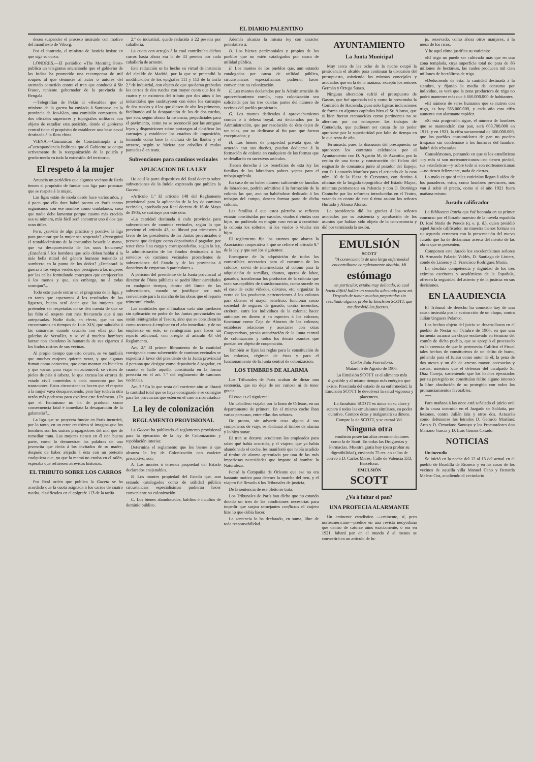EL DIARIO PALENTINO
desea suspender el proceso instruido con motivo del manifiesto de Viborg.
Por el contrario, el ministro de Justicia insiste en que siga su curso.
LONDRES.—El periódico «The Morning Post» publica un telegrama anunciando que el gobierno de las Indias ha prometido una recompensa de mil roupies al que denuncie al autor ó autores del atentado cometido contra el tren que conducía á Sir Fraser, teniente gobernador de la provincia de Bengala.
—Telegrafían de Pekín al «Heralde» que el ministro de la guerra ha enviado á Santonav, en la provincia de Jou-Kien, una comisión compuesta de dos oficiales superiores y topógrafos militares con objeto de estudiar esta posición, donde el gobierno central tiene el propósito de establecer una base naval destinada á la flota china.
VIENA.—Comunican de Constantinopla á la «Correspondencia Política» que el Gobierno se ocupa activamente de la reorganización de la policía y gendarmería en toda la extensión del territorio.
El respeto á la mujer
Anuncia un periódico que algunos vecinos de París tienen el propósito de fundar una liga para procurar que se respete á la mujer.
Las ligas están de moda desde hace varios años, y á poco que ello dure habrá pronto en París tantos organismos con ese nombre como ciudadanos, cosa que nadie debe lamentar porque cuanto más crecido sea su número, más fácil será encontrar uno ó dos que sean útiles.
Pero, ¿servirá de algo práctico y positivo la liga para procurar que la mujer sea respetada? ¿Perseguirá el restablecimiento de la costumbre besarle la mano, que va desapareciendo de los usos franceses? ¿Enseñará á los hombres que solo deben hablar á la más bella mitad del género humano teniendo el sombrero en la punta de los dedos? ¿Declarará la guerra á los viejos verdes que persiguen á las mujeres por las calles formulando conceptos que enrojecerían á los monos y que, sin embargo, no á todas sonrojan?...
Todo esto puede entrar en el programa de la liga, y en tanto que esperamos á los resultados de los ligueros, bueno será decir que las mujeres que pretenden ser respetadas no se dén cuenta de que se las falta el respeto con más frecuencia que á sus antepasadas. Nadie duda, en efecto, que no nos encontramos en tiempos de Luis XIV, que saludaba á las camareras cuando cruzaba con ellas por las galerías de Versalles, y se vé á muchos hombres lanzar con abandono la humareda de sus cigarros á los lindos rostros de sus vecinas.
Al propio tiempo que esto ocurre, se ve también que muchas mujeres quieren votar, y que algunas fuman como coraceros, que otras montan en bicicleta y que varias, para viajar en automóvil, se visten de pieles de piés á cabeza, lo que excusa los errores de estado civil cometidos á cada momento por los transeuntes. Estas circunstancias hacen que el respeto á la mujer vaya desapareciendo, pero hay todavía otra razón más poderosa para explicar este fenómeno. ¿Es que el feminismo no ha de producir como consecuencia fatal é inmediata la desaparición de la galantería?...
La liga que se proyecta fundar en París incurrirá, por lo tanto, en un error crasísimo si imagina que los hombres son los únicos propagadores del mal que de remediar trata. Las mujeres tienen en él una buena parte, como lo demuestran las palabras de una jovencita que decía á los invitados de su madre, después de haber alejado á ésta con un pretexto cualquiera que, ya que la mamá no estaba en el salón, esperaba que refiriesen atrevidas historias.
EL TRIBUTO SOBRE LOS CARROS
Por Real orden que publica la Gaceta se ha acordado que la cuota asignada á los carros de cuatro ruedas, clasificados en el epígrafe 113 de la tarifa
2.ª de industrial, quede reducida á 22 pesetas por caballería.
La cuota con arreglo á la cual contribuían dichos carros hasta ahora era la de 33 pesetas por cada caballería de arrastre.
Esta reducción se ha hecho en virtud de instancia del alcalde de Madrid, por la que se pretendió la modificación de los epígrafes 111 y 113 de la tarifa 2.ª de industrial, con objeto de que quedaran grabados los carros de dos ruedas con mayor cuota que los de cuatro y se eximiera del tributo por dos años á los industriales que sustituyeren con éstos los carruajes de dos ruedas y á los que diesen de alta los primeros, facilitando así la desaparición de los de dos ruedas, que son, según afirma la instancia, perjudiciales para el pavimento, como ya se reconoció por las antiguas leyes y disposiciones sobre portazgos al clasificar los carruajes y establecer los cuadros de imposición, tomando como base la anchura de las llantas y el arrastre, según se hiciera por caballos ó mulas pareadas ó en reata.
Subvenciones para caminos vecinales
APLICACION DE LA LEY
He aquí la parte dispositiva del Real decreto sobre subvenciones de la índole expresada que publica la Gaceta:
«Artículo 1.º El artículo 148 del Reglamento provisional para la aplicación de la ley de caminos vecinales, aprobado por Real decreto de 16 de Mayo de 1905, se sustituye por este otro:
«La cantidad destinada á cada provincia para subvenciones de caminos vecinales, según lo que previene el artículo 43, se librará por trimestres á favor de los presidentes de las Juntas provinciales ó persona que designe como depositario ó pagador, por tener éstas á su cargo y corresponderlas, según la ley, la administración de los fondos destinados á los servicios de caminos vecinales procedentes de subvenciones del Estado y de las provincias ó donativos de empresas ó particulares.»
A petición del presidente de la Junta provincial al director de Obras públicas se podrá librar cantidades en cualquier tiempo, dentro del límite de las subvenciones, cuando se justifique ser más conveniente para la marcha de las obras que el reparto trimestral citado.
Las cantidades que al finalizar cada año quedasen sin aplicación en poder de las Juntas provinciales no serán reintegradas al Tesoro, sino que se considerarán como recursos á emplear en el año inmediato, y de no emplearse en éste, se reintegrarán para hacer un reparto adicional, con arreglo al artículo 43 del Reglamento.
Art. 2.º El primer libramiento de la cantidad consignada como subvención de caminos vecinales se expedirá á favor del presidente de la Junta provincial ó persona que designe como depositario ó pagador, en cuanto se halle aquélla constituída en la forma prescrita en el art. 7.º del reglamento de caminos vecinales.
Art. 3.º En lo que resta del corriente año se librará la cantidad total que se haya consignado é se consigne para las provincias que estén en el caso arriba citado.»
La ley de colonización
REGLAMENTO PROVISIONAL
La Gaceta ha publicado el reglamento provisional para la ejecución de la ley de Colonización y repoblación interior.
Determina el reglamento que los bienes á que alcanza la ley de Colonización con carácter preceptivo, son:
A. Los montes ó terrenos propiedad del Estado declarados enajenables.
B. Los montes propiedad del Estado que, aun estando catalogados como de utilidad pública circustancias especialísimas pudieran hacer conveniente su colonización.
C. Los bienes abandonados, baldíos ó incultos de dominio público.
Además alcanza la misma ley con caracter potestativo á:
D. Los bienes patrimoniales y propios de los pueblos que no estén catalogados por causa de utilidad pública.
E. Los montes de los pueblos que, aun estando catalogados por causa de utilidad pública, circunstancias especialísimas pudieran hacer conveniente su colonización.
F. Los montes declarados por la Administración de aprovechamiento común, cuya colonización sea solicitada por las tres cuartas partes del número de vecinos del pueblo propietario.
G. Los montes dedicados á aprovechamiento común ó á dehesa boyal, así declarados por la Administración, que por resolución de ésta dejen de ser tales, por no dedicarse al fin para que fueron exceptuados; y
H. Los bienes de propiedad privada que, de acuerdo con sus dueños, puedan dedicarse á la formación de colonia en cualquiera de las formas que se detallarán en sucesivos artículos.
Tienen derecho á los beneficios de esta ley las familias de los labradores pobres yaptas para el trabajo agrícola.
En caso de no haber número suficiente de familias de labradores, podrán admitirse á la formación de la colonia las que, aun no habiéndose dedicado á los trabajos del campo, deseen formar parte de dicha colonia.
Las familias á que estos párrafos se refieren estarán constituídas por casados, viudos ó viudas con hijos, no pudiendo en ningún caso entrar á constituir la colonia los solteros, ni los viudos ó viudas sin hijos.
El reglamento fija los asuntos que abarca la Asociación cooperativa á que se refiere el artículo 8.º de la ley, y que son los siguientes:
Encargarse de la adquisición de todos los comestibles necesarios para el consumo de los colonos; servir de intermediaria al colono para la adquisición de semillas, abonos, aperos de labor, ganados; transformar los productos de la colonia que sean susceptibles de transformación, como sucede en el caso de exitir viñedos, olivares, etc; organizar la venta de los productos pertenecientes á los colonos para obtener el mayor beneficio; funcionar como sociedad de seguros de ganado, contra incendios, etcétera, entre los individuos de la colonia; hacer anticipos en dinero ó en especies á los colonos; funcionar como Caja de Ahorros de los colonos; establecer relaciones y asociarse con otras Cooperativas, previa autorización de la Junta central de colonización y todos los demás asuntos que puedan ser objeto de cooperación.
También se fijan las reglas para la constitución de las colonias, régimen de éstas y para el funcionamiento de la Junta central de colonización.
LOS TIMBRES DE ALARMA
Los Tribunales de París acaban de dictar una sentencia, que no deja de ser curiosa ni de tener gracia.
El caso es el siguiente:
Un caballero viajaba por la línea de Orleans, en un departamento de primera. En el mismo coche iban varias personas, entre ellas dos señoras.
De pronto, sin advertir cosa alguna á sus compañeros de viaje, se abalanzó al timbre de alarma y lo hizo sonar.
El tren se detuvo; acudieron los empleados para saber qué había ocurrido, y el viajero, que ya había abandonado el coche, les manifestó que había acudido al timbre de alarma apremiado por una de las más imperiosas necesidades que impone al hombre la Naturaleza.
Pensó la Compañía de Orleans que ese no era bastante motivo para detener la marcha del tren, y el viajero fué llevado á los Tribunales de justicia.
De la sentencia de ese pleito se trata.
Los Tribunales de París han dicho que no estando dotado un tren de las condiciones necesarias para impedir que surjan semejantes conflictos el viajero hizo lo que debía hacer.
La sentencia lo ha declarado, en suma, libre de toda responsabilidad.
AYUNTAMIENTO
La Junta Municipal
Muy cerca de las ocho de la noche ocupó la presidencia el alcalde para continuar la discusión del presupuesto, asistiendo los mismos concejales y asociados que en la de la mañana, excepto los señores Germán y Ortega Suazo.
Ninguna alteración sufrió el presupuesto de Gastos, que fué aprobado tal y como lo presentaba la Comisión de Hacienda, pues solo ligeras indicaciones de forma en algunos capítulos hizo el Sr. Alonso, que si bien fueron reconocidas como pertinentes no se alteraron por no entorpecer los trabajos de Contaduría, que pudieran ser causa de no poder aprobarse por la superioridad por falta de tiempo en lo que resta de año.
Terminada, pues, la discusión del presupuesto, se aprobaron los contratos celebrados por el Ayuntamiento con D. Agustín M. de Azcoitia, por la cesión de una tierra y construcción del fielato del resguardo de consumos junto al parador del Espejo; con D. Leonardo Martínez para el arriendo de la casa núm. 10 de la Plaza de Cervantes, con destino á oficinas de la brigada topográfica del Estado Mayor, mientras permanezca en Palencia y con D. Domingo Cantuche por las reformas introducidas en el Teatro, votando en contra de este ú timo asunto los señores Hurtado y Alonso Alonso.
La presidencia dió las gracias á los señores asociados por su asistencia y aprobación de los asuntos que habían sido objeto de la convocatoria y dió por terminada la sesión.
EMULSIÓN
SCOTT
"A consecuencia de una larga enfermedad encontrábame completamente abatido. Mi
estómago
en particular, estaba muy delicado, lo cual hacía difícil hallar un remedio adecuado para mi. Después de tomar muchos preparados sin resultado alguno, probé la Emulsión SCOTT, que me devolvió las fuerzas."
Carlos Sala Fonrodona.
Mataró, 5 de Agosto de 1906.
La Emulsión SCOTT es el alimento más digestible y al mismo tiempo más enérgico que existe. Prescinda del estado de su enfermedad; la Emulsión SCOTT le devolverá la salud vigorosa y placentera.
La Emulsión SCOTT es única en su clase y supera á todas las emulsiones similares, en poder curativo. Compre éstas y malgastará su dinero. Compre la de SCOTT, y se curará Vd.
Ninguna otra
emulsión posee tan altas recomendaciones como la de Scott. En todas las Droguerías y Farmacias. Muestra gratis hoy (para probar su digestibilidad), enviando 75 cts. en sellos de correo á D. Carlos Marés, Calle de Valencia 333, Barcelona.
EMULSIÓN
SCOTT
¿Va á faltar el pan?
UNA PROFECIA ALARMANTE
Un eminente estadístico —eminente, sí, pero norteamericano—predice en una revista neoyorkina que dentro de catorce años exactamente, ó sea en 1921, faltará pan en el mundo ó al menos se convertirá en un artículo de lu-
jo, reservado, como ahora otros manjares, á la mesa de los ricos.
Y he aquí cómo justifica su vaticinio:
«El trigo no puede ser cultivado más que en una zona templada, cuya superficie total no pasa de 86 millones de hectáreas, las cuales producen mil cien millones de hectólitros de trigo.
»Deduciendo de ésta, la cantidad destinada á la siembra, y fijando la media de consumo por individuo, se verá que la zona productora de trigo no podrá mantener más que á 666.000.000 de habitantes.
»El número de seres humanos que se nutren con trigo, es hoy 585.000.000, y cada año esta cifra aumenta con alarmante rapidez.
»Si esta progresión sigue, el número de hombres que se mantendrán con pan, será 603.700.000 en 1911; y en 1921, la cifra sacramental de 666.000.000, que los pueblos consumidores de pan no pueden traspasar sin condenarse á los horrores del hambre, habrá sido rebasada».
Consolémonos, pensando en que si los estadísticos—y más si son norteamericanos—no tienen piedad, sus estadísticas—y sobre todo si son norteamericanas—no tienen felizmente, nada de ciertas.
Lo malo es que si tales vaticinios llegan á oídos de los panaderos, estos, como hombres previsores, nos van á subir el precio, como si el año 1921 fuera mañana mismo.
Jurado calificador
La Biblioteca Patria que fué honrada en su primer concurso por el llorado maestro de la novela española D. José María de Pereda (q. e. p. d.), quien presidió aquel Jurado calificador, no muestra menos fortuna en su segundo certamen con la presentación del nuevo Jurado que ha de dictaminar acerca del mérito de las obras que se presenten.
Componen este Jurado los excelentísimos señores D. Armando Palacio Valdés, D. Santiago de Liniers, conde de Liniers y D. Francisco Rodríguez Marín.
La absoluta competencia y dignidad de los tres eximios escritores y académicos de la Española, ofrecen la seguridad del acierto y de la justicia en sus decisiones.
EN LA AUDIENCIA
El Tribunal de derecho ha conocido hoy de una causa instruída por la sustracción de un chopo, contra Julián Unguera Polanco.
Los hechos objeto del juicio se desarrollaron en el pueblo de Nestar en Octubre de 1906, en que una tormenta arrancó un chopo enclavado en término del común de dicho pueblo, que se apropió el procesado en la creencia de que le pertenecía. Calificó el Fiscal tales hechos de constitutivos de un delito de hurto, pidiendo para el Julián como autor de él, la pena de dos meses y un día de arresto mayor, accesorias y costas; mientras que el defensor del inculpado Sr. Diaz Caneja, sosteniendo que los hechos ejecutados por su pretegido no constituían delito alguno interesó la libre absolución de su protegido con todos los pronunciamientos favorables.
***
Para mañana á las once está señalado el juicio oral de la causa instruída en el Juzgado de Saldaña, por lesiones, contra Julián Isla y otros dos. Actuarán como defensores los letrados D. Gerardo Martínez Arto y D. Octaviano Santoyo y los Procuradores don Mariano García y D. Luis Gómez Casado.
NOTICIAS
Un incendio
Se inició en la noche del 12 al 13 del actual en el pueblo de Boadilla de Rioseco y en las casas de los vecinos de aquella villa Manuel Cano y Benarda Melero Cea, acudiendo el vecindario